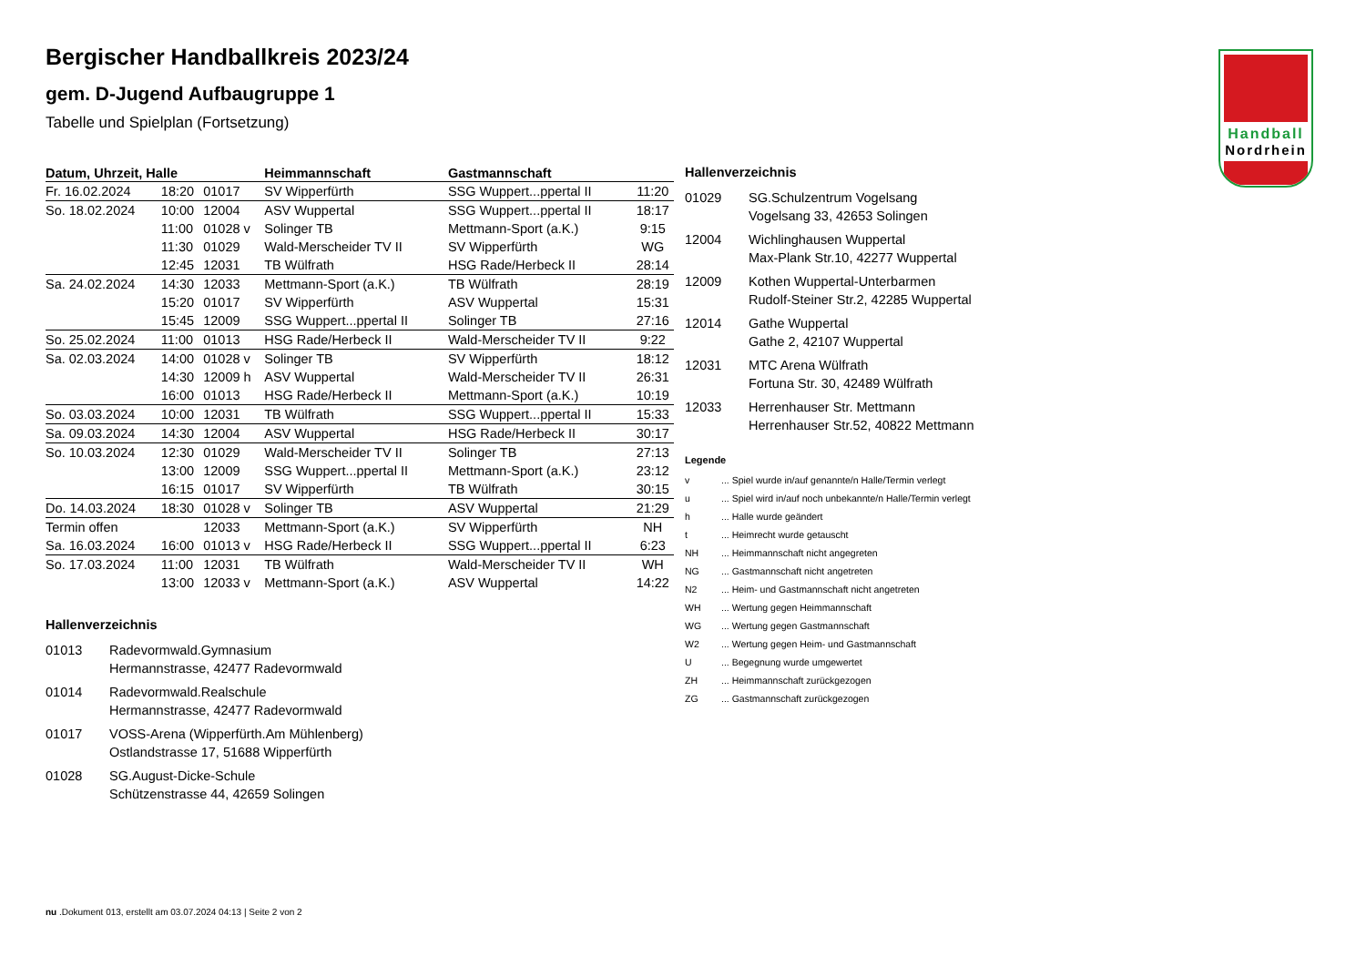Handball
Nordrhein
Bergischer Handballkreis 2023/24
gem. D-Jugend Aufbaugruppe 1
Tabelle und Spielplan (Fortsetzung)
| Datum, Uhrzeit, Halle | | | Heimmannschaft | Gastmannschaft | |
| --- | --- | --- | --- | --- | --- |
| Fr. 16.02.2024 | 18:20 | 01017 | SV Wipperfürth | SSG Wuppert...ppertal II | 11:20 |
| So. 18.02.2024 | 10:00 | 12004 | ASV Wuppertal | SSG Wuppert...ppertal II | 18:17 |
| | 11:00 | 01028 v | Solinger TB | Mettmann-Sport (a.K.) | 9:15 |
| | 11:30 | 01029 | Wald-Merscheider TV II | SV Wipperfürth | WG |
| | 12:45 | 12031 | TB Wülfrath | HSG Rade/Herbeck II | 28:14 |
| Sa. 24.02.2024 | 14:30 | 12033 | Mettmann-Sport (a.K.) | TB Wülfrath | 28:19 |
| | 15:20 | 01017 | SV Wipperfürth | ASV Wuppertal | 15:31 |
| | 15:45 | 12009 | SSG Wuppert...ppertal II | Solinger TB | 27:16 |
| So. 25.02.2024 | 11:00 | 01013 | HSG Rade/Herbeck II | Wald-Merscheider TV II | 9:22 |
| Sa. 02.03.2024 | 14:00 | 01028 v | Solinger TB | SV Wipperfürth | 18:12 |
| | 14:30 | 12009 h | ASV Wuppertal | Wald-Merscheider TV II | 26:31 |
| | 16:00 | 01013 | HSG Rade/Herbeck II | Mettmann-Sport (a.K.) | 10:19 |
| So. 03.03.2024 | 10:00 | 12031 | TB Wülfrath | SSG Wuppert...ppertal II | 15:33 |
| Sa. 09.03.2024 | 14:30 | 12004 | ASV Wuppertal | HSG Rade/Herbeck II | 30:17 |
| So. 10.03.2024 | 12:30 | 01029 | Wald-Merscheider TV II | Solinger TB | 27:13 |
| | 13:00 | 12009 | SSG Wuppert...ppertal II | Mettmann-Sport (a.K.) | 23:12 |
| | 16:15 | 01017 | SV Wipperfürth | TB Wülfrath | 30:15 |
| Do. 14.03.2024 | 18:30 | 01028 v | Solinger TB | ASV Wuppertal | 21:29 |
| Termin offen | | 12033 | Mettmann-Sport (a.K.) | SV Wipperfürth | NH |
| Sa. 16.03.2024 | 16:00 | 01013 v | HSG Rade/Herbeck II | SSG Wuppert...ppertal II | 6:23 |
| So. 17.03.2024 | 11:00 | 12031 | TB Wülfrath | Wald-Merscheider TV II | WH |
| | 13:00 | 12033 v | Mettmann-Sport (a.K.) | ASV Wuppertal | 14:22 |
Hallenverzeichnis
01013 Radevormwald.Gymnasium
Hermannstrasse, 42477 Radevormwald
01014 Radevormwald.Realschule
Hermannstrasse, 42477 Radevormwald
01017 VOSS-Arena (Wipperfürth.Am Mühlenberg)
Ostlandstrasse 17, 51688 Wipperfürth
01028 SG.August-Dicke-Schule
Schützenstrasse 44, 42659 Solingen
Hallenverzeichnis
01029 SG.Schulzentrum Vogelsang
Vogelsang 33, 42653 Solingen
12004 Wichlinghausen Wuppertal
Max-Plank Str.10, 42277 Wuppertal
12009 Kothen Wuppertal-Unterbarmen
Rudolf-Steiner Str.2, 42285 Wuppertal
12014 Gathe Wuppertal
Gathe 2, 42107 Wuppertal
12031 MTC Arena Wülfrath
Fortuna Str. 30, 42489 Wülfrath
12033 Herrenhauser Str. Mettmann
Herrenhauser Str.52, 40822 Mettmann
Legende
v... Spiel wurde in/auf genannte/n Halle/Termin verlegt
u... Spiel wird in/auf noch unbekannte/n Halle/Termin verlegt
h... Halle wurde geändert
t... Heimrecht wurde getauscht
NH... Heimmannschaft nicht angegreten
NG... Gastmannschaft nicht angetreten
N2... Heim- und Gastmannschaft nicht angetreten
WH... Wertung gegen Heimmannschaft
WG... Wertung gegen Gastmannschaft
W2... Wertung gegen Heim- und Gastmannschaft
U... Begegnung wurde umgewertet
ZH... Heimmannschaft zurückgezogen
ZG... Gastmannschaft zurückgezogen
nu .Dokument 013, erstellt am 03.07.2024 04:13 | Seite 2 von 2